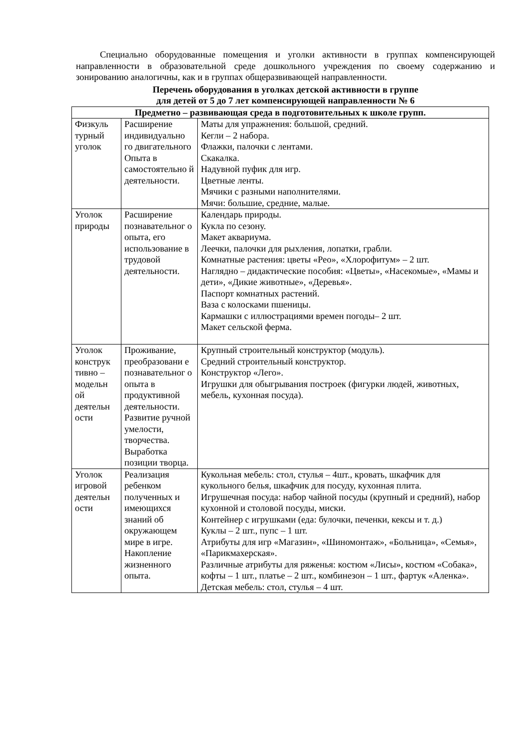Специально оборудованные помещения и уголки активности в группах компенсирующей направленности в образовательной среде дошкольного учреждения по своему содержанию и зонированию аналогичны, как и в группах общеразвивающей направленности.
Перечень оборудования в уголках детской активности в группе для детей от 5 до 7 лет компенсирующей направленности № 6
| Предметно – развивающая среда в подготовительных к школе групп. | | |
| --- | --- | --- |
| Физкуль турный уголок | Расширение индивидуально го двигательного Опыта в самостоятельно й деятельности. | Маты для упражнения: большой, средний. Кегли – 2 набора. Флажки, палочки с лентами. Скакалка. Надувной пуфик для игр. Цветные ленты. Мячики с разными наполнителями. Мячи: большие, средние, малые. |
| Уголок природы | Расширение познавательног о опыта, его использование в трудовой деятельности. | Календарь природы. Кукла по сезону. Макет аквариума. Леечки, палочки для рыхления, лопатки, грабли. Комнатные растения: цветы «Рео», «Хлорофитум» – 2 шт. Наглядно – дидактические пособия: «Цветы», «Насекомые», «Мамы и дети», «Дикие животные», «Деревья». Паспорт комнатных растений. Ваза с колосками пшеницы. Кармашки с иллюстрациями времен погоды– 2 шт. Макет сельской ферма. |
| Уголок конструк тивно – модельн ой деятельн ости | Проживание, преобразовани е познавательног о опыта в продуктивной деятельности. Развитие ручной умелости, творчества. Выработка позиции творца. | Крупный строительный конструктор (модуль). Средний строительный конструктор. Конструктор «Лего». Игрушки для обыгрывания построек (фигурки людей, животных, мебель, кухонная посуда). |
| Уголок игровой деятельн ости | Реализация ребенком полученных и имеющихся знаний об окружающем мире в игре. Накопление жизненного опыта. | Кукольная мебель: стол, стулья – 4шт., кровать, шкафчик для кукольного белья, шкафчик для посуду, кухонная плита. Игрушечная посуда: набор чайной посуды (крупный и средний), набор кухонной и столовой посуды, миски. Контейнер с игрушками (еда: булочки, печенки, кексы и т. д.) Куклы – 2 шт., пупс – 1 шт. Атрибуты для игр «Магазин», «Шиномонтаж», «Больница», «Семья», «Парикмахерская». Различные атрибуты для ряженья: костюм «Лисы», костюм «Собака», кофты – 1 шт., платье – 2 шт., комбинезон – 1 шт., фартук «Аленка». Детская мебель: стол, стулья – 4 шт. |